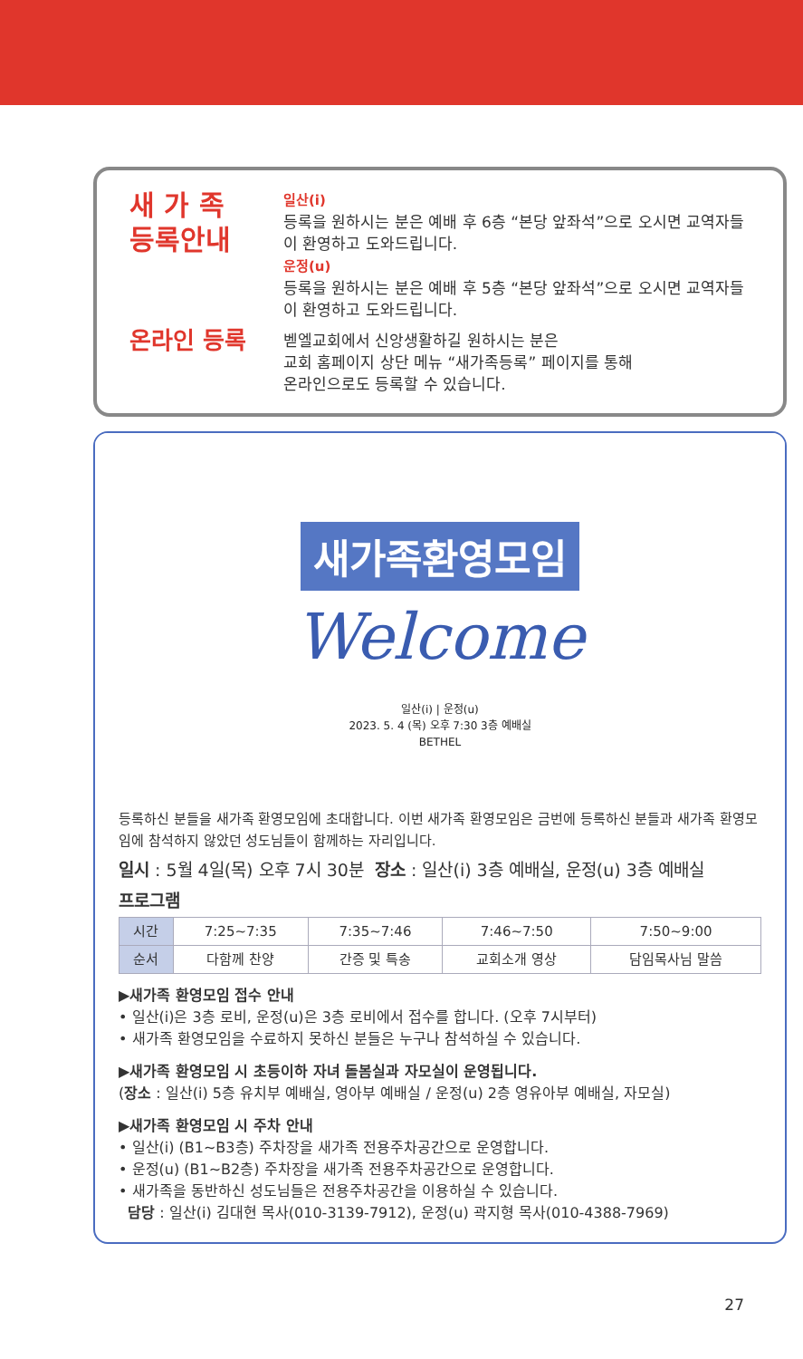새 가 족
등록안내
일산(i)
등록을 원하시는 분은 예배 후 6층 “본당 앞좌석”으로 오시면 교역자들이 환영하고 도와드립니다.
운정(u)
등록을 원하시는 분은 예배 후 5층 “본당 앞좌석”으로 오시면 교역자들이 환영하고 도와드립니다.
온라인 등록
벧엘교회에서 신앙생활하길 원하시는 분은
교회 홈페이지 상단 메뉴 “새가족등록” 페이지를 통해
온라인으로도 등록할 수 있습니다.
새가족환영모임
Welcome
일산(i) | 운정(u)
2023. 5. 4 (목) 오후 7:30 3층 예배실
BETHEL
등록하신 분들을 새가족 환영모임에 초대합니다. 이번 새가족 환영모임은 금번에 등록하신 분들과 새가족 환영모임에 참석하지 않았던 성도님들이 함께하는 자리입니다.
일시 : 5월 4일(목) 오후 7시 30분 장소 : 일산(i) 3층 예배실, 운정(u) 3층 예배실
프로그램
| 시간 | 7:25~7:35 | 7:35~7:46 | 7:46~7:50 | 7:50~9:00 |
| 순서 | 다함께 찬양 | 간증 및 특송 | 교회소개 영상 | 담임목사님 말씀 |
▶새가족 환영모임 접수 안내
• 일산(i)은 3층 로비, 운정(u)은 3층 로비에서 접수를 합니다. (오후 7시부터)
• 새가족 환영모임을 수료하지 못하신 분들은 누구나 참석하실 수 있습니다.
▶새가족 환영모임 시 초등이하 자녀 돌봄실과 자모실이 운영됩니다.
(장소 : 일산(i) 5층 유치부 예배실, 영아부 예배실 / 운정(u) 2층 영유아부 예배실, 자모실)
▶새가족 환영모임 시 주차 안내
• 일산(i) (B1~B3층) 주차장을 새가족 전용주차공간으로 운영합니다.
• 운정(u) (B1~B2층) 주차장을 새가족 전용주차공간으로 운영합니다.
• 새가족을 동반하신 성도님들은 전용주차공간을 이용하실 수 있습니다.
담당 : 일산(i) 김대현 목사(010-3139-7912), 운정(u) 곽지형 목사(010-4388-7969)
27